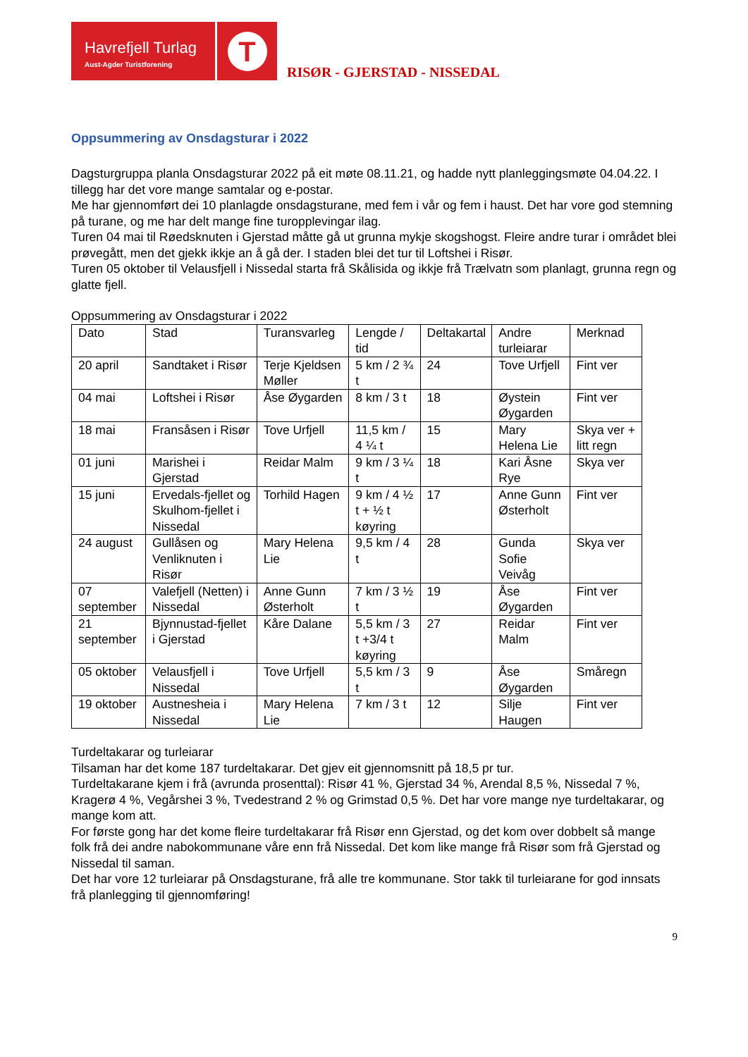Havrefjell Turlag
Aust-Agder Turistforening
T
RISØR - GJERSTAD - NISSEDAL
Oppsummering av Onsdagsturar i 2022
Dagsturgruppa planla Onsdagsturar 2022 på eit møte 08.11.21, og hadde nytt planleggingsmøte 04.04.22. I tillegg har det vore mange samtalar og e-postar.
Me har gjennomført dei 10 planlagde onsdagsturane, med fem i vår og fem i haust. Det har vore god stemning på turane, og me har delt mange fine turopplevingar ilag.
Turen 04 mai til Røedsknuten i Gjerstad måtte gå ut grunna mykje skogshogst. Fleire andre turar i området blei prøvegått, men det gjekk ikkje an å gå der. I staden blei det tur til Loftshei i Risør.
Turen 05 oktober til Velausfjell i Nissedal starta frå Skålisida og ikkje frå Trælvatn som planlagt, grunna regn og glatte fjell.
Oppsummering av Onsdagsturar i 2022
| Dato | Stad | Turansvarleg | Lengde / tid | Deltakartal | Andre turleiarar | Merknad |
| --- | --- | --- | --- | --- | --- | --- |
| 20 april | Sandtaket i Risør | Terje Kjeldsen Møller | 5 km / 2 ¾ t | 24 | Tove Urfjell | Fint ver |
| 04 mai | Loftshei i Risør | Åse Øygarden | 8 km / 3 t | 18 | Øystein Øygarden | Fint ver |
| 18 mai | Fransåsen i Risør | Tove Urfjell | 11,5 km / 4 ¼ t | 15 | Mary Helena Lie | Skya ver + litt regn |
| 01 juni | Marishei i Gjerstad | Reidar Malm | 9 km / 3 ¼ t | 18 | Kari Åsne Rye | Skya ver |
| 15 juni | Ervedals-fjellet og Skulhom-fjellet i Nissedal | Torhild Hagen | 9 km / 4 ½ t + ½ t køyring | 17 | Anne Gunn Østerholt | Fint ver |
| 24 august | Gullåsen og Venliknuten i Risør | Mary Helena Lie | 9,5 km / 4 t | 28 | Gunda Sofie Veivåg | Skya ver |
| 07 september | Valefjell (Netten) i Nissedal | Anne Gunn Østerholt | 7 km / 3 ½ t | 19 | Åse Øygarden | Fint ver |
| 21 september | Bjynnustad-fjellet i Gjerstad | Kåre Dalane | 5,5 km / 3 t +3/4 t køyring | 27 | Reidar Malm | Fint ver |
| 05 oktober | Velausfjell i Nissedal | Tove Urfjell | 5,5 km / 3 t | 9 | Åse Øygarden | Småregn |
| 19 oktober | Austnesheia i Nissedal | Mary Helena Lie | 7 km / 3 t | 12 | Silje Haugen | Fint ver |
Turdeltakarar og turleiarar
Tilsaman har det kome 187 turdeltakarar. Det gjev eit gjennomsnitt på 18,5 pr tur.
Turdeltakarane kjem i frå (avrunda prosenttal): Risør 41 %, Gjerstad 34 %, Arendal 8,5 %, Nissedal 7 %, Kragerø 4 %, Vegårshei 3 %, Tvedestrand 2 % og Grimstad 0,5 %. Det har vore mange nye turdeltakarar, og mange kom att.
For første gong har det kome fleire turdeltakarar frå Risør enn Gjerstad, og det kom over dobbelt så mange folk frå dei andre nabokommunane våre enn frå Nissedal. Det kom like mange frå Risør som frå Gjerstad og Nissedal til saman.
Det har vore 12 turleiarar på Onsdagsturane, frå alle tre kommunane. Stor takk til turleiarane for god innsats frå planlegging til gjennomføring!
9